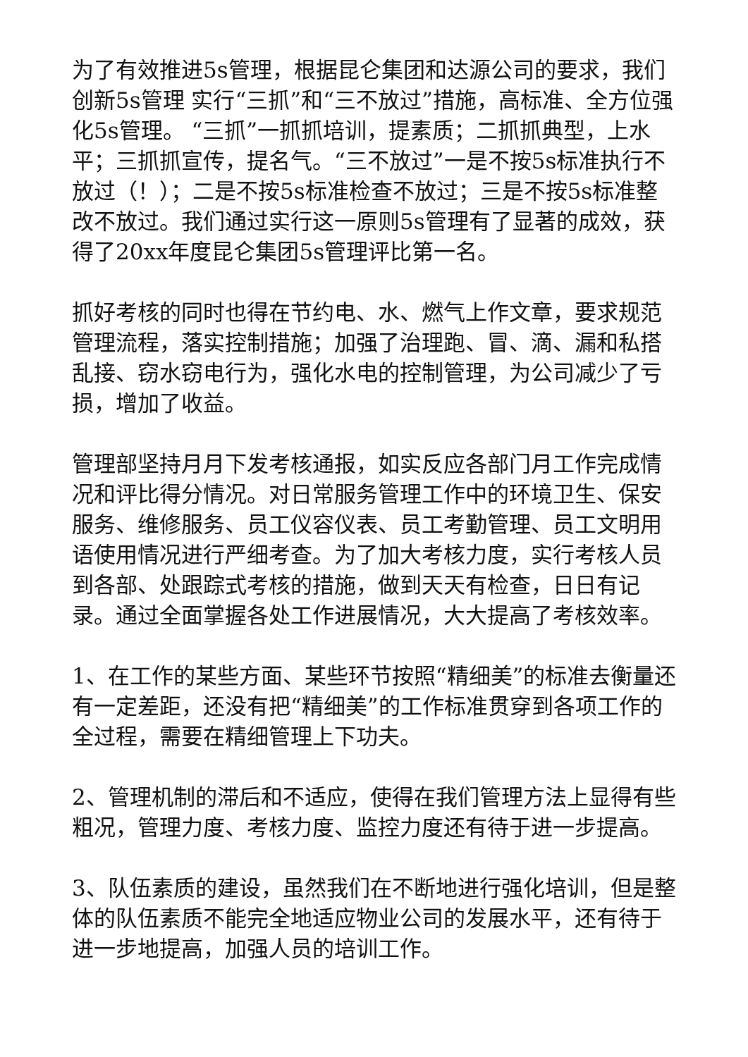为了有效推进5s管理，根据昆仑集团和达源公司的要求，我们创新5s管理 实行“三抓”和“三不放过”措施，高标准、全方位强化5s管理。 “三抓”一抓抓培训，提素质；二抓抓典型，上水平；三抓抓宣传，提名气。“三不放过”一是不按5s标准执行不放过（！）；二是不按5s标准检查不放过；三是不按5s标准整改不放过。我们通过实行这一原则5s管理有了显著的成效，获得了20xx年度昆仑集团5s管理评比第一名。
抓好考核的同时也得在节约电、水、燃气上作文章，要求规范管理流程，落实控制措施；加强了治理跑、冒、滴、漏和私搭乱接、窃水窃电行为，强化水电的控制管理，为公司减少了亏损，增加了收益。
管理部坚持月月下发考核通报，如实反应各部门月工作完成情况和评比得分情况。对日常服务管理工作中的环境卫生、保安服务、维修服务、员工仪容仪表、员工考勤管理、员工文明用语使用情况进行严细考查。为了加大考核力度，实行考核人员到各部、处跟踪式考核的措施，做到天天有检查，日日有记录。通过全面掌握各处工作进展情况，大大提高了考核效率。
1、在工作的某些方面、某些环节按照“精细美”的标准去衡量还有一定差距，还没有把“精细美”的工作标准贯穿到各项工作的全过程，需要在精细管理上下功夫。
2、管理机制的滞后和不适应，使得在我们管理方法上显得有些粗况，管理力度、考核力度、监控力度还有待于进一步提高。
3、队伍素质的建设，虽然我们在不断地进行强化培训，但是整体的队伍素质不能完全地适应物业公司的发展水平，还有待于进一步地提高，加强人员的培训工作。